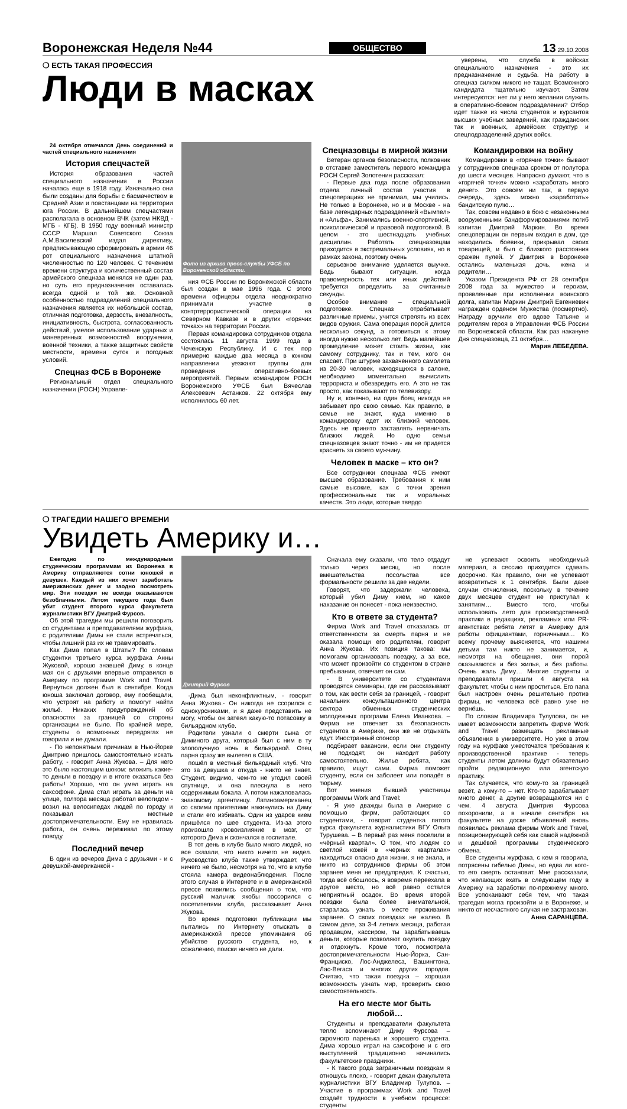Воронежская Неделя №44 ОБЩЕСТВО 13 29.10.2008
❍ ЕСТЬ ТАКАЯ ПРОФЕССИЯ
Люди в масках
уверены, что служба в войсках специального назначения - это их предназначение и судьба. На работу в спецназ силком никого не тащат. Возможного кандидата тщательно изучают. Затем интересуются: нет ли у него желания служить в оперативно-боевом подразделении? Отбор идет также из числа студентов и курсантов высших учебных заведений, как гражданских так и военных, армейских структур и спецподразделений других войск.
24 октября отмечался День соединений и частей специального назначения
История спецчастей
История образования частей специального назначения в России началась еще в 1918 году. Изначально они были созданы для борьбы с басмачеством в Средней Азии и повстанцами на территории юга России. В дальнейшем спецчастями располагала в основном ВЧК (затем НКВД - МГБ - КГБ). В 1950 году военный министр СССР Маршал Советского Союза А.М.Василевский издал директиву, предписывающую сформировать в армии 46 рот специального назначения штатной численностью по 120 человек. С течением времени структура и количественный состав армейского спецназа менялся не один раз, но суть его предназначения оставалась всегда одной и той же. Основной особенностью подразделений специального назначения является их небольшой состав, отличная подготовка, дерзость, внезапность, инициативность, быстрота, согласованность действий, умелое использование ударных и маневренных возможностей вооружения, военной техники, а также защитных свойств местности, времени суток и погодных условий.
Спецназ ФСБ в Воронеже
Региональный отдел специального назначения (РОСН) Управле-
Фото из архива пресс-службы УФСБ по Воронежской области.
ния ФСБ России по Воронежской области был создан в мае 1996 года. С этого времени офицеры отдела неоднократно принимали участие в контртеррористической операции на Северном Кавказе и в других «горячих точках» на территории России.
Первая командировка сотрудников отдела состоялась 11 августа 1999 года в Чеченскую Республику. И с тех пор примерно каждые два месяца в южном направлении уезжают группы для проведения оперативно-боевых мероприятий. Первым командиром РОСН Воронежского УФСБ был Вячеслав Алексеевич Астанков. 22 октября ему исполнилось 60 лет.
Спецназовцы в мирной жизни
Ветеран органов безопасности, полковник в отставке заместитель первого командира РОСН Сергей Золотенин рассказал:
- Первые два года после образования отдела личный состав участия в спецоперациях не принимал, мы учились. Не только в Воронеже, но и в Москве - на базе легендарных подразделений «Вымпел» и «Альфа». Занимались военно-спортивной, психологической и правовой подготовкой. В целом - это шестнадцать учебных дисциплин. Работать спецназовцам приходится в экстремальных условиях, но в рамках закона, поэтому очень
серьезное внимание уделяется выучке. Ведь бывают ситуации, когда правомерность тех или иных действий требуется определить за считанные секунды.
Особое внимание – специальной подготовке. Спецназ отрабатывает различные приемы, учится стрелять из всех видов оружия. Сама операция порой длится несколько секунд, а готовиться к этому иногда нужно несколько лет. Ведь малейшее промедление может стоить жизни, как самому сотруднику, так и тем, кого он спасает. При штурме захваченного самолета из 20-30 человек, находящихся в салоне, необходимо моментально вычислить террориста и обезвредить его. А это не так просто, как показывают по телевизору.
Ну и, конечно, ни один боец никогда не забывает про свою семью. Как правило, в семье не знают, куда именно в командировку едет их близкий человек. Здесь не принято заставлять нервничать близких людей. Но одно семьи спецназовцев знают точно - им не придется краснеть за своего мужчину.
Человек в маске – кто он?
Все сотрудники спецназа ФСБ имеют высшее образование. Требования к ним самые высокие, как с точки зрения профессиональных так и моральных качеств. Это люди, которые твердо
Командировки на войну
Командировки в «горячие точки» бывают у сотрудников спецназа сроком от полутора до шести месяцев. Напрасно думают, что в «горячей точке» можно «заработать много денег». Это совсем ни так, в первую очередь, здесь можно «заработать» бандитскую пулю…
Так, совсем недавно в бою с незаконными вооруженными бандформированиями погиб капитан Дмитрий Маркин. Во время спецоперации он первым входил в дом, где находились боевики, прикрывал своих товарищей, и был с близкого расстояния сражен пулей. У Дмитрия в Воронеже остались маленькая дочь, жена и родители…
Указом Президента РФ от 28 сентября 2008 года за мужество и героизм, проявленные при исполнении воинского долга, капитан Маркин Дмитрий Евгениевич награжден орденом Мужества (посмертно). Награду вручили его вдове Татьяне и родителям героя в Управлении ФСБ России по Воронежской области. Как раз накануне Дня спецназовца, 21 октября…
Мария ЛЕБЕДЕВА.
❍ ТРАГЕДИИ НАШЕГО ВРЕМЕНИ
Увидеть Америку и…
Ежегодно по международным студенческим программам из Воронежа в Америку отправляются сотни юношей и девушек. Каждый из них хочет заработать американских денег и заодно посмотреть мир. Эти поездки не всегда оказываются безоблачными. Летом текущего года был убит студент второго курса факультета журналистики ВГУ Дмитрий Фурсов.
Об этой трагедии мы решили поговорить со студентами и преподавателями журфака, с родителями Димы не стали встречаться, чтобы лишний раз их не травмировать.
Как Дима попал в Штаты? По словам студентки третьего курса журфака Анны Жуковой, хорошо знавшей Диму, в конце мая он с друзьями впервые отправился в Америку по программе Work and Travel. Вернуться должен был в сентябре. Когда юноша заключал договор, ему пообещали, что устроят на работу и помогут найти жильё. Никаких предупреждений об опасностях за границей со стороны организации не было. По крайней мере, студенты о возможных передрягах не говорили и не думали.
- По непонятным причинам в Нью-Йорке Дмитрию пришлось самостоятельно искать работу, - говорит Анна Жукова. – Для него это было настоящим шоком: вложить какие-то деньги в поездку и в итоге оказаться без работы! Хорошо, что он умел играть на саксофоне. Дима стал играть за деньги на улице, полтора месяца работал велогидом - возил на велосипедах людей по городу и показывал местные достопримечательности. Ему не нравилась работа, он очень переживал по этому поводу.
Последний вечер
В один из вечеров Дима с друзьями - и с девушкой-американкой -
Дмитрий Фурсов
-Дима был неконфликтным, - говорит Анна Жукова.- Он никогда не ссорился с однокурсниками, и я даже представить не могу, чтобы он затеял какую-то потасовку в бильярдном клубе.
Родители узнали о смерти сына от Диминого друга, который был с ним в ту злополучную ночь в бильярдной. Отец парня сразу же вылетел в США.
пошёл в местный бильярдный клуб. Что это за девушка и откуда - никто не знает. Студент, видимо, чем-то не угодил своей спутнице, и она плеснула в него содержимым бокала. А потом нажаловалась знакомому аргентинцу. Латиноамериканец со своими приятелями накинулись на Диму и стали его избивать. Один из ударов кием пришёлся по шее студента. Из-за этого произошло кровоизлияние в мозг, от которого Дима и скончался в госпитале.
В тот день в клубе было много людей, но все сказали, что никто ничего не видел. Руководство клуба также утверждает, что ничего не было, несмотря на то, что в клубе стояла камера видеонаблюдения. После этого случая в Интернете и в американской прессе появились сообщения о том, что русский мальчик якобы поссорился с посетителями клуба, рассказывает Анна Жукова.
Во время подготовки публикации мы пытались по Интернету отыскать в американской прессе упоминания об убийстве русского студента, но, к сожалению, поиски ничего не дали.
Сначала ему сказали, что тело отдадут только через месяц, но после вмешательства посольства все формальности решили за две недели.
Говорят, что задержали человека, который убил Диму кием, но какое наказание он понесет - пока неизвестно.
Кто в ответе за студента?
Фирма Work and Travel отказалась от ответственности за смерть парня и не оказала помощи его родителям, говорит Анна Жукова. Их позиция такова: мы помогаем организовать поездку, а за все, что может произойти со студентом в стране пребывания, отвечает он сам.
- В университете со студентами проводятся семинары, где им рассказывают о том, как вести себя за границей, - говорит начальник консультационного центра сектора обменных студенческих молодежных программ Елена Иванкова. – Фирма не отвечает за безопасность студентов в Америке, они же не отдыхать едут. Иностранный спонсор
подбирает вакансии, если они студенту не подходят, он находит работу самостоятельно. Жилье ребята, как правило, ищут сами. Фирма поможет студенту, если он заболеет или попадёт в тюрьму.
Вот мнения бывшей участницы программы Work and Travel:
- Я уже дважды была в Америке с помощью фирм, работающих со студентами, - говорит студентка пятого курса факультета журналистики ВГУ Ольга Турушева. – В первый раз меня поселили в «чёрный квартал». О том, что людям со светлой кожей в «черных кварталах» находиться опасно для жизни, я не знала, и никто из сотрудников фирмы об этом заранее меня не предупредил. К счастью, тогда всё обошлось, я вовремя переехала в другое место, но всё равно остался неприятный осадок. Во время второй поездки была более внимательной, старалась узнать о месте проживания заранее. О своих поездках не жалею. В самом деле, за 3-4 летних месяца, работая продавцом, кассиром, ты зарабатываешь деньги, которые позволяют окупить поездку и отдохнуть. Кроме того, посмотрела достопримечательности Нью-Йорка, Сан-Франциско, Лос-Анджелеса, Вашингтона, Лас-Вегаса и многих других городов. Считаю, что такая поездка – хорошая возможность узнать мир, проверить свою самостоятельность.
На его месте мог быть любой…
Студенты и преподаватели факультета тепло вспоминают Диму Фурсова – скромного паренька и хорошего студента. Дима хорошо играл на саксофоне и с его выступлений традиционно начинались факультетские праздники.
- К такого рода заграничным поездкам я отношусь плохо, - говорит декан факультета журналистики ВГУ Владимир Тулупов. – Участие в программах Work and Travel создаёт трудности в учебном процессе: студенты
не успевают освоить необходимый материал, а сессию приходится сдавать досрочно. Как правило, они не успевают возвратиться к 1 сентября. Были даже случаи отчисления, поскольку в течение двух месяцев студент не приступал к занятиям… Вместо того, чтобы использовать лето для производственной практики в редакциях, рекламных или PR-агентствах ребята летят в Америку для работы официантами, горничными… Ко всему прочему выясняется, что нашими детьми там никто не занимается, и, несмотря на обещания, они порой оказываются и без жилья, и без работы. Очень жаль Диму… Многие студенты и преподаватели пришли 4 августа на факультет, чтобы с ним проститься. Его папа был настроен очень решительно против фирмы, но человека всё равно уже не вернёшь.
По словам Владимира Тулупова, он не имеет возможности запретить фирме Work and Travel размещать рекламные объявления в университете. Но уже в этом году на журфаке ужесточатся требования к производственной практике - теперь студенты летом должны будут обязательно пройти редакционную или агентскую практику.
Так случается, что кому-то за границей везёт, а кому-то – нет. Кто-то зарабатывает много денег, а другие возвращаются ни с чем. 4 августа Дмитрия Фурсова похоронили, а в начале сентября на факультете на доске объявлений вновь появилась реклама фирмы Work and Travel, позиционирующей себя как самой надёжной и дешёвой программы студенческого обмена.
Все студенты журфака, с кем я говорила, потрясены гибелью Димы, но едва ли кого-то его смерть остановит. Мне рассказали, что желающих ехать в следующем году в Америку на заработки по-прежнему много. Все успокаивают себя тем, что такая трагедия могла произойти и в Воронеже, и никто от несчастного случая не застрахован.
Анна САРАНЦЕВА.